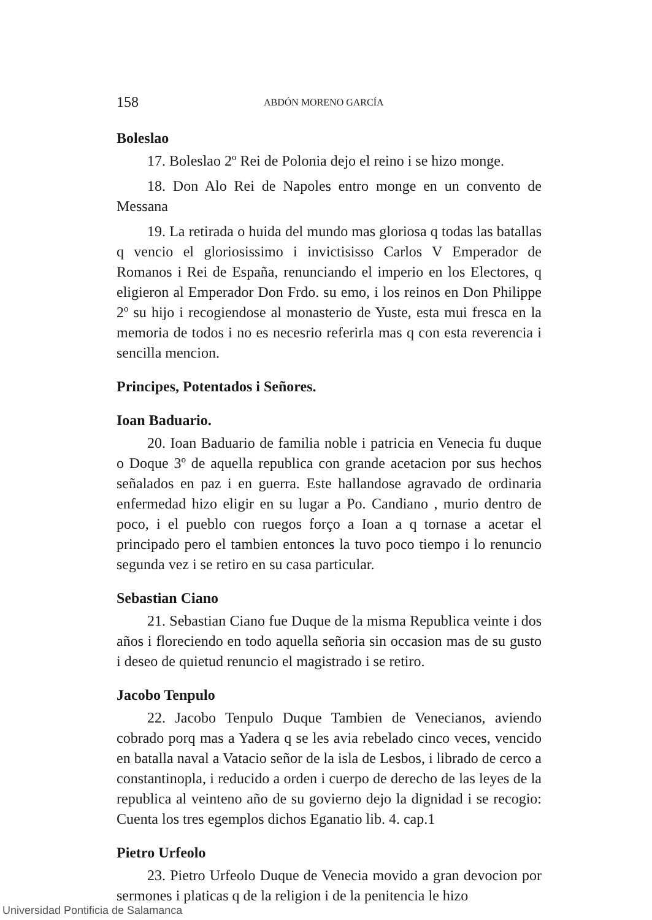158 ABDÓN MORENO GARCÍA
Boleslao
17. Boleslao 2º Rei de Polonia dejo el reino i se hizo monge.
18. Don Alo Rei de Napoles entro monge en un convento de Messana
19. La retirada o huida del mundo mas gloriosa q todas las batallas q vencio el gloriosissimo i invictisisso Carlos V Emperador de Romanos i Rei de España, renunciando el imperio en los Electores, q eligieron al Emperador Don Frdo. su emo, i los reinos en Don Philippe 2º su hijo i recogiendose al monasterio de Yuste, esta mui fresca en la memoria de todos i no es necesrio referirla mas q con esta reverencia i sencilla mencion.
Principes, Potentados i Señores.
Ioan Baduario.
20. Ioan Baduario de familia noble i patricia en Venecia fu duque o Doque 3º de aquella republica con grande acetacion por sus hechos señalados en paz i en guerra. Este hallandose agravado de ordinaria enfermedad hizo eligir en su lugar a Po. Candiano , murio dentro de poco, i el pueblo con ruegos forço a Ioan a q tornase a acetar el principado pero el tambien entonces la tuvo poco tiempo i lo renuncio segunda vez i se retiro en su casa particular.
Sebastian Ciano
21. Sebastian Ciano fue Duque de la misma Republica veinte i dos años i floreciendo en todo aquella señoria sin occasion mas de su gusto i deseo de quietud renuncio el magistrado i se retiro.
Jacobo Tenpulo
22. Jacobo Tenpulo Duque Tambien de Venecianos, aviendo cobrado porq mas a Yadera q se les avia rebelado cinco veces, vencido en batalla naval a Vatacio señor de la isla de Lesbos, i librado de cerco a constantinopla, i reducido a orden i cuerpo de derecho de las leyes de la republica al veinteno año de su govierno dejo la dignidad i se recogio: Cuenta los tres egemplos dichos Eganatio lib. 4. cap.1
Pietro Urfeolo
23. Pietro Urfeolo Duque de Venecia movido a gran devocion por sermones i platicas q de la religion i de la penitencia le hizo
Universidad Pontificia de Salamanca